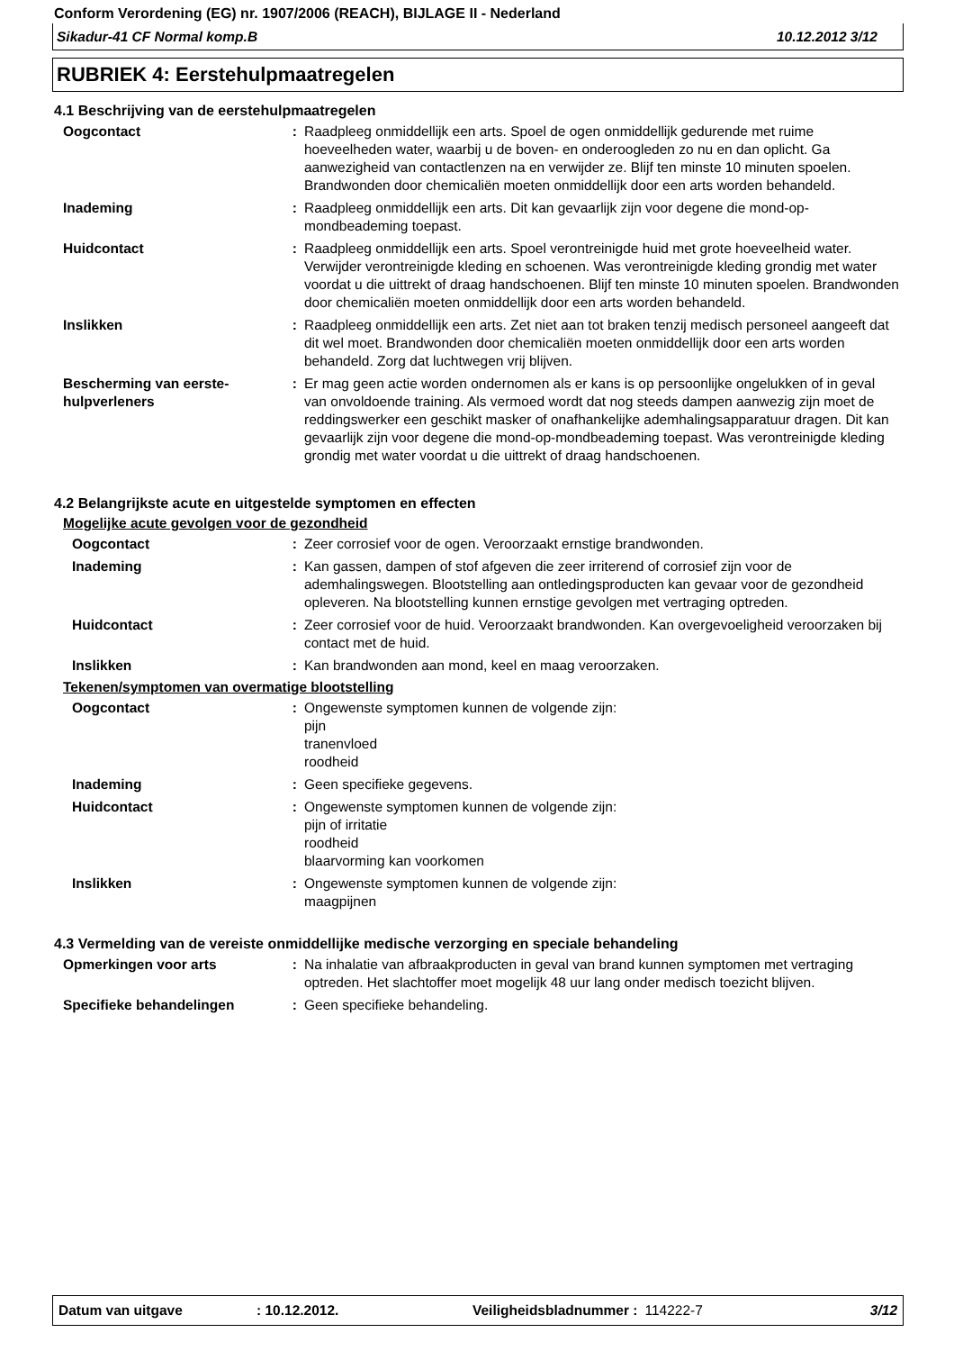Conform Verordening (EG) nr. 1907/2006 (REACH), BIJLAGE II - Nederland
Sikadur-41 CF Normal komp.B 10.12.2012 3/12
RUBRIEK 4: Eerstehulpmaatregelen
4.1 Beschrijving van de eerstehulpmaatregelen
Oogcontact : Raadpleeg onmiddellijk een arts. Spoel de ogen onmiddellijk gedurende met ruime hoeveelheden water, waarbij u de boven- en onderoogleden zo nu en dan oplicht. Ga aanwezigheid van contactlenzen na en verwijder ze. Blijf ten minste 10 minuten spoelen. Brandwonden door chemicaliën moeten onmiddellijk door een arts worden behandeld.
Inademing : Raadpleeg onmiddellijk een arts. Dit kan gevaarlijk zijn voor degene die mond-op-mondbeademing toepast.
Huidcontact : Raadpleeg onmiddellijk een arts. Spoel verontreinigde huid met grote hoeveelheid water. Verwijder verontreinigde kleding en schoenen. Was verontreinigde kleding grondig met water voordat u die uittrekt of draag handschoenen. Blijf ten minste 10 minuten spoelen. Brandwonden door chemicaliën moeten onmiddellijk door een arts worden behandeld.
Inslikken : Raadpleeg onmiddellijk een arts. Zet niet aan tot braken tenzij medisch personeel aangeeft dat dit wel moet. Brandwonden door chemicaliën moeten onmiddellijk door een arts worden behandeld. Zorg dat luchtwegen vrij blijven.
Bescherming van eerste-hulpverleners
: Er mag geen actie worden ondernomen als er kans is op persoonlijke ongelukken of in geval van onvoldoende training. Als vermoed wordt dat nog steeds dampen aanwezig zijn moet de reddingswerker een geschikt masker of onafhankelijke ademhalingsapparatuur dragen. Dit kan gevaarlijk zijn voor degene die mond-op-mondbeademing toepast. Was verontreinigde kleding grondig met water voordat u die uittrekt of draag handschoenen.
4.2 Belangrijkste acute en uitgestelde symptomen en effecten
Mogelijke acute gevolgen voor de gezondheid
Oogcontact : Zeer corrosief voor de ogen. Veroorzaakt ernstige brandwonden.
Inademing : Kan gassen, dampen of stof afgeven die zeer irriterend of corrosief zijn voor de ademhalingswegen. Blootstelling aan ontledingsproducten kan gevaar voor de gezondheid opleveren. Na blootstelling kunnen ernstige gevolgen met vertraging optreden.
Huidcontact : Zeer corrosief voor de huid. Veroorzaakt brandwonden. Kan overgevoeligheid veroorzaken bij contact met de huid.
Inslikken : Kan brandwonden aan mond, keel en maag veroorzaken.
Tekenen/symptomen van overmatige blootstelling
Oogcontact : Ongewenste symptomen kunnen de volgende zijn:
pijn
tranenvloed
roodheid
Inademing : Geen specifieke gegevens.
Huidcontact : Ongewenste symptomen kunnen de volgende zijn:
pijn of irritatie
roodheid
blaarvorming kan voorkomen
Inslikken : Ongewenste symptomen kunnen de volgende zijn:
maagpijnen
4.3 Vermelding van de vereiste onmiddellijke medische verzorging en speciale behandeling
Opmerkingen voor arts : Na inhalatie van afbraakproducten in geval van brand kunnen symptomen met vertraging optreden. Het slachtoffer moet mogelijk 48 uur lang onder medisch toezicht blijven.
Specifieke behandelingen : Geen specifieke behandeling.
Datum van uitgave: 10.12.2012. Veiligheidsbladnummer : 114222-7 3/12